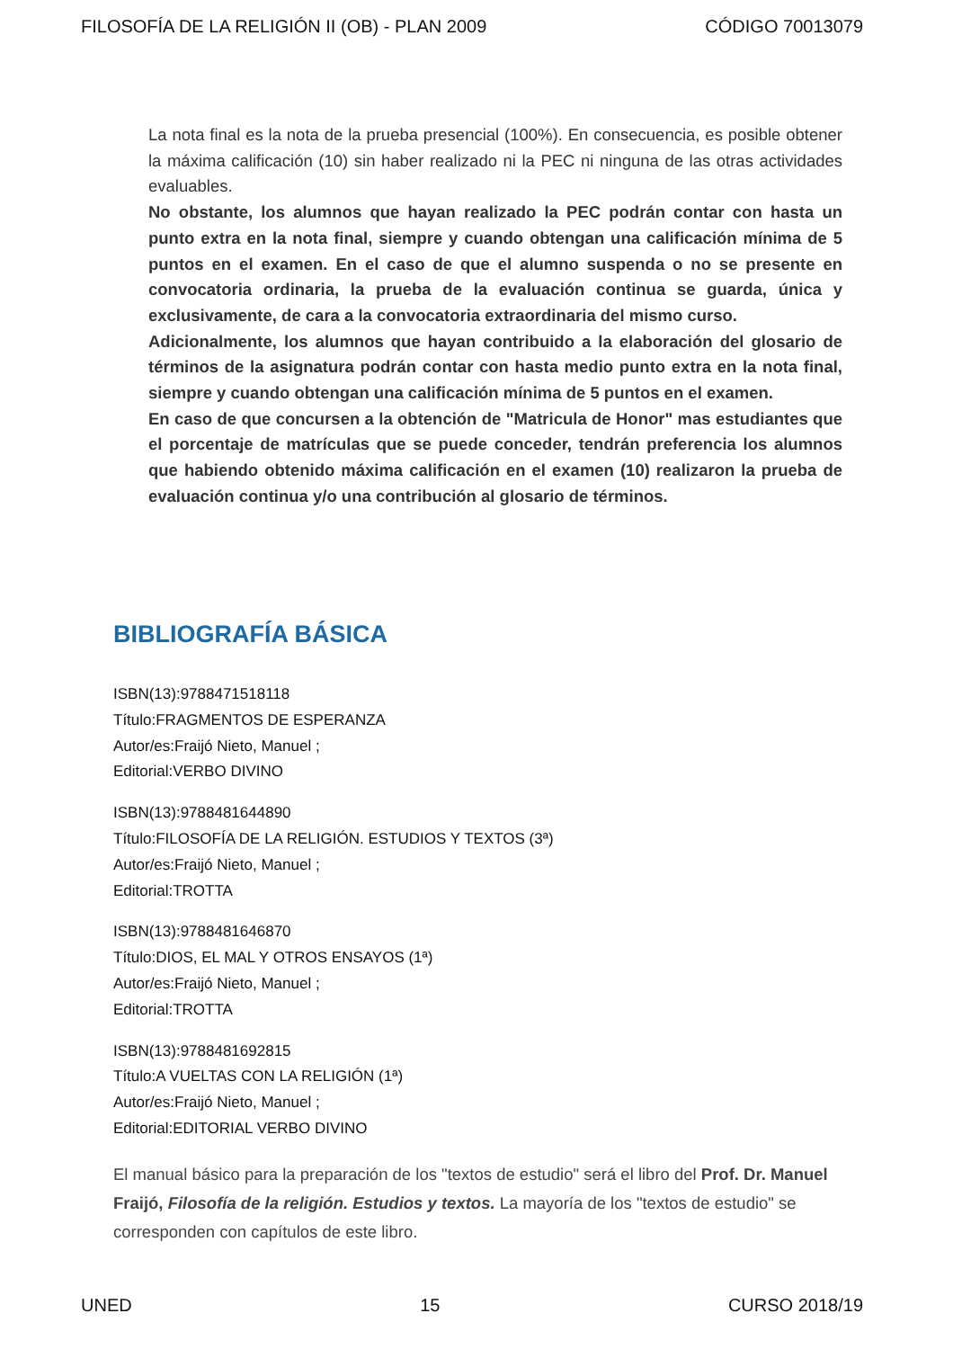FILOSOFÍA DE LA RELIGIÓN II (OB) - PLAN 2009 CÓDIGO 70013079
La nota final es la nota de la prueba presencial (100%). En consecuencia, es posible obtener la máxima calificación (10) sin haber realizado ni la PEC ni ninguna de las otras actividades evaluables.
No obstante, los alumnos que hayan realizado la PEC podrán contar con hasta un punto extra en la nota final, siempre y cuando obtengan una calificación mínima de 5 puntos en el examen. En el caso de que el alumno suspenda o no se presente en convocatoria ordinaria, la prueba de la evaluación continua se guarda, única y exclusivamente, de cara a la convocatoria extraordinaria del mismo curso.
Adicionalmente, los alumnos que hayan contribuido a la elaboración del glosario de términos de la asignatura podrán contar con hasta medio punto extra en la nota final, siempre y cuando obtengan una calificación mínima de 5 puntos en el examen.
En caso de que concursen a la obtención de "Matricula de Honor" mas estudiantes que el porcentaje de matrículas que se puede conceder, tendrán preferencia los alumnos que habiendo obtenido máxima calificación en el examen (10) realizaron la prueba de evaluación continua y/o una contribución al glosario de términos.
BIBLIOGRAFÍA BÁSICA
ISBN(13):9788471518118
Título:FRAGMENTOS DE ESPERANZA
Autor/es:Fraijó Nieto, Manuel ;
Editorial:VERBO DIVINO
ISBN(13):9788481644890
Título:FILOSOFÍA DE LA RELIGIÓN. ESTUDIOS Y TEXTOS (3ª)
Autor/es:Fraijó Nieto, Manuel ;
Editorial:TROTTA
ISBN(13):9788481646870
Título:DIOS, EL MAL Y OTROS ENSAYOS (1ª)
Autor/es:Fraijó Nieto, Manuel ;
Editorial:TROTTA
ISBN(13):9788481692815
Título:A VUELTAS CON LA RELIGIÓN (1ª)
Autor/es:Fraijó Nieto, Manuel ;
Editorial:EDITORIAL VERBO DIVINO
El manual básico para la preparación de los "textos de estudio" será el libro del Prof. Dr. Manuel Fraijó, Filosofía de la religión. Estudios y textos. La mayoría de los "textos de estudio" se corresponden con capítulos de este libro.
UNED 15 CURSO 2018/19